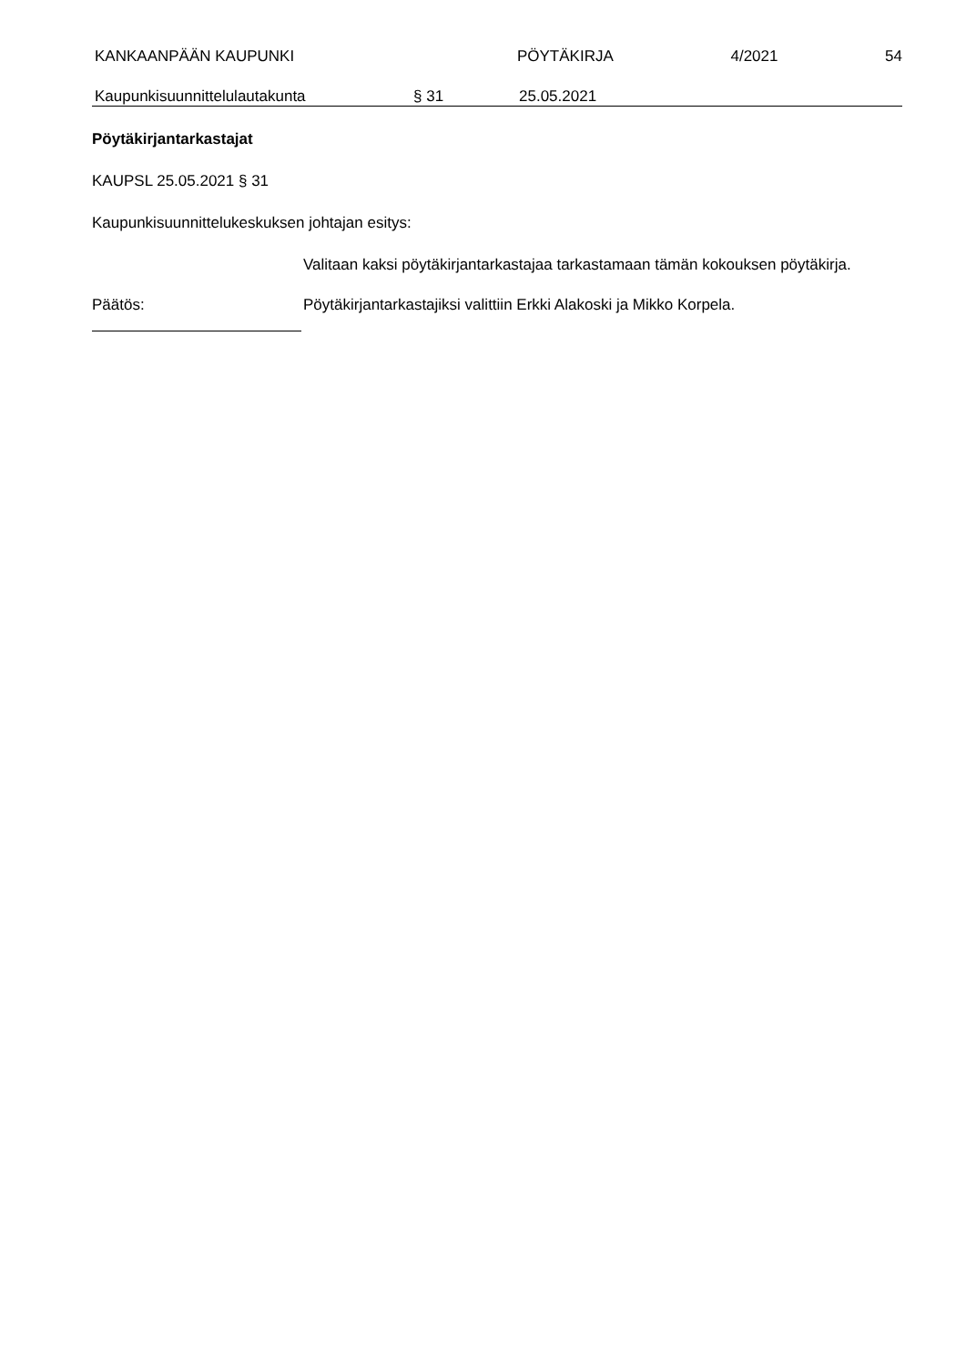KANKAAN­PÄÄN KAUPUNKI PÖYTÄKIRJA 4/2021 54
Kaupunkisuunnittelulautakunta § 31 25.05.2021
Pöytäkirjantarkastajat
KAUPSL 25.05.2021 § 31
Kaupunkisuunnittelukeskuksen johtajan esitys:
Valitaan kaksi pöytäkirjantarkastajaa tarkastamaan tämän kokouksen pöytäkirja.
Päätös: Pöytäkirjantarkastajiksi valittiin Erkki Alakoski ja Mikko Korpela.